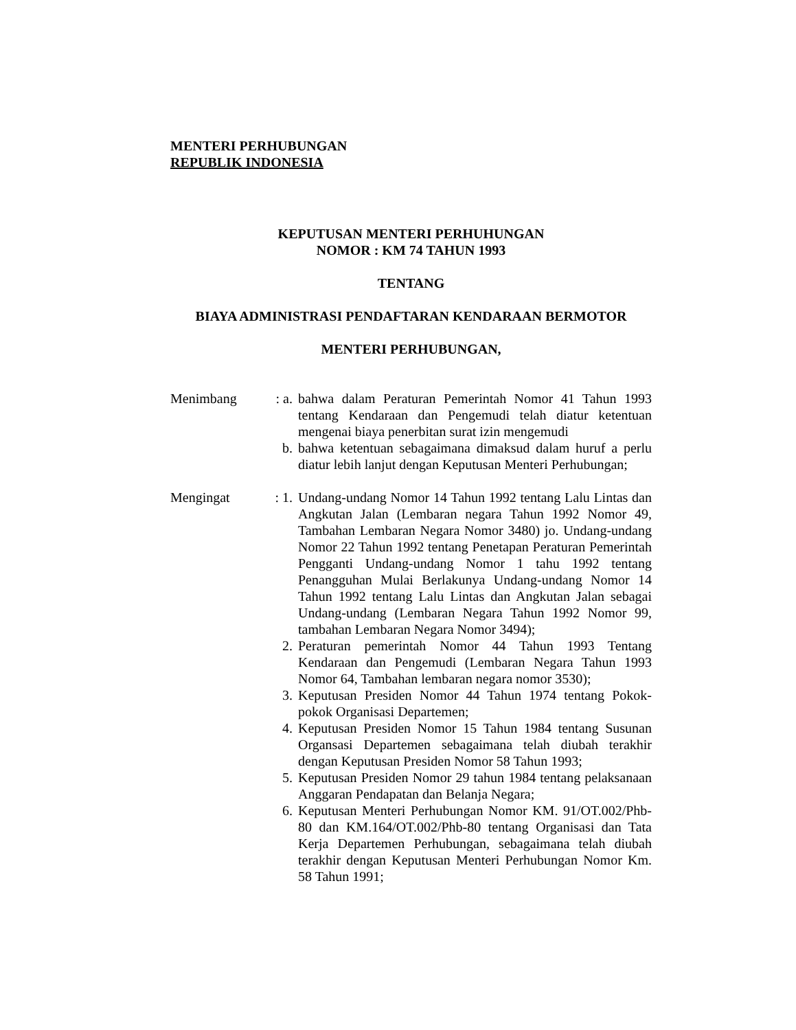MENTERI PERHUBUNGAN
REPUBLIK INDONESIA
KEPUTUSAN MENTERI PERHUHUNGAN
NOMOR : KM 74 TAHUN 1993
TENTANG
BIAYA ADMINISTRASI PENDAFTARAN KENDARAAN BERMOTOR
MENTERI PERHUBUNGAN,
| Menimbang | : a. | bahwa dalam Peraturan Pemerintah Nomor 41 Tahun 1993 tentang Kendaraan dan Pengemudi telah diatur ketentuan mengenai biaya penerbitan surat izin mengemudi |
| | b. | bahwa ketentuan sebagaimana dimaksud dalam huruf a perlu diatur lebih lanjut dengan Keputusan Menteri Perhubungan; |
| Mengingat | : 1. | Undang-undang Nomor 14 Tahun 1992 tentang Lalu Lintas dan Angkutan Jalan (Lembaran negara Tahun 1992 Nomor 49, Tambahan Lembaran Negara Nomor 3480) jo. Undang-undang Nomor 22 Tahun 1992 tentang Penetapan Peraturan Pemerintah Pengganti Undang-undang Nomor 1 tahu 1992 tentang Penangguhan Mulai Berlakunya Undang-undang Nomor 14 Tahun 1992 tentang Lalu Lintas dan Angkutan Jalan sebagai Undang-undang (Lembaran Negara Tahun 1992 Nomor 99, tambahan Lembaran Negara Nomor 3494); |
| | 2. | Peraturan pemerintah Nomor 44 Tahun 1993 Tentang Kendaraan dan Pengemudi (Lembaran Negara Tahun 1993 Nomor 64, Tambahan lembaran negara nomor 3530); |
| | 3. | Keputusan Presiden Nomor 44 Tahun 1974 tentang Pokok-pokok Organisasi Departemen; |
| | 4. | Keputusan Presiden Nomor 15 Tahun 1984 tentang Susunan Organsasi Departemen sebagaimana telah diubah terakhir dengan Keputusan Presiden Nomor 58 Tahun 1993; |
| | 5. | Keputusan Presiden Nomor 29 tahun 1984 tentang pelaksanaan Anggaran Pendapatan dan Belanja Negara; |
| | 6. | Keputusan Menteri Perhubungan Nomor KM. 91/OT.002/Phb-80 dan KM.164/OT.002/Phb-80 tentang Organisasi dan Tata Kerja Departemen Perhubungan, sebagaimana telah diubah terakhir dengan Keputusan Menteri Perhubungan Nomor Km. 58 Tahun 1991; |